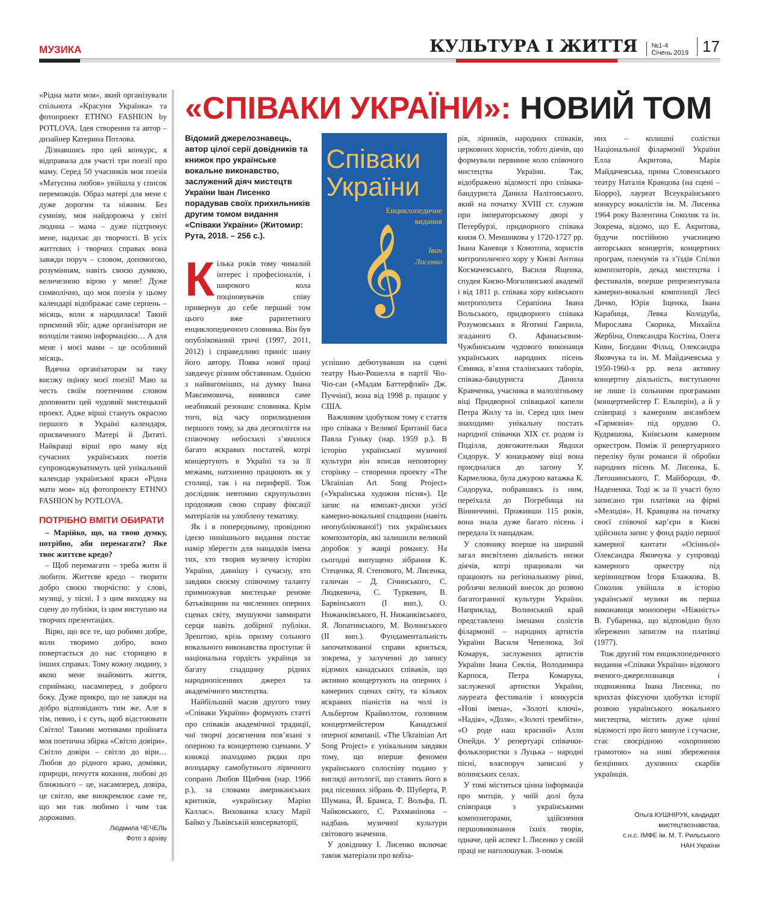МУЗИКА
КУЛЬТУРА І ЖИТТЯ
№1-4
Січень 2019
17
«Рідна мати моя», який організували спільнота «Красуня Українка» та фотопроект ETHNO FASHION by POTLOVA. Ідея створення та автор – дизайнер Катерина Потлова.
Дізнавшись про цей конкурс, я відправила для участі три поезії про маму. Серед 50 учасників моя поезія «Матусина любов» увійшла у список переможців. Образ матері для мене є дуже дорогим та ніжним. Без сумніву, моя найдорожча у світі людина – мама – дуже підтримує мене, надихає до творчості. В усіх життєвих і творчих справах вона завжди поруч – словом, допомогою, розумінням, навіть своєю думкою, величезною вірою у мене! Дуже символічно, що моя поезія у цьому календарі відображає саме серпень – місяць, коли я народилася! Такий приємний збіг, адже організатори не володіли такою інформацією… А для мене і моєї мами – це особливий місяць.
Вдячна організаторам за таку високу оцінку моєї поезії! Маю за честь своїм поетичним словом доповнити цей чудовий мистецький проект. Адже вірші стануть окрасою першого в Україні календаря, присвяченого Матері й Дитяті. Найкращі вірші про маму від сучасних українських поетів супроводжуватимуть цей унікальний календар української краси «Рідна мати моя» від фотопроекту ETHNO FASHION by POTLOVA.
ПОТРІБНО ВМІТИ ОБИРАТИ
– Марійко, що, на твою думку, потрібно, аби перемагати? Яке твоє життєве кредо?
– Щоб перемагати – треба жити й любити. Життєве кредо – творити добро своєю творчістю: у слові, музиці, у пісні. І з цим виходжу на сцену до публіки, із цим виступаю на творчих презентаціях.
Вірю, що все те, що робимо добре, коли творимо добро, воно повертається до нас сторицею в інших справах. Тому кожну людину, з якою мене знайомить життя, сприймаю, насамперед, з доброго боку. Дуже прикро, що не завжди на добро відповідають тим же. Але в тім, певно, і є суть, щоб відстоювати Світло! Такими мотивами пройнята моя поетична збірка «Світло довіри». Світло довіри – світло до віри… Любов до рідного краю, домівки, природи, почуття кохання, любові до ближнього – це, насамперед, довіра, це світло, яке виокремлює саме те, що ми так любимо і чим так дорожимо.
Людмила ЧЕЧЕЛЬ
Фото з архіву
«СПІВАКИ УКРАЇНИ»: НОВИЙ ТОМ
Відомий джерелознавець, автор цілої серії довідників та книжок про українське вокальне виконавство, заслужений діяч мистецтв України Іван Лисенко порадував своїх прихильників другим томом видання «Співаки України» (Житомир: Рута, 2018. – 256 с.).
Кілька років тому чималий інтерес і професіоналів, і широкого кола поціновувачів співу привернув до себе перший том цього вже раритетного енциклопедичного словника. Він був опублікований тричі (1997, 2011, 2012) і справедливо приніс шану його автору. Поява нової праці завдячує різним обставинам. Однією з найвагоміших, на думку Івана Максимовича, виявився саме неабиякий резонанс словника. Крім того, від часу оприлюднення першого тому, за два десятиліття на співочому небосхилі з’явилося багато яскравих постатей, котрі концертують в Україні та за її межами, натхненно працюють як у столиці, так і на периферії. Тож дослідник невтомно скрупульозно продовжив свою справу фіксації матеріалів на улюблену тематику.
Як і в попередньому, провідною ідеєю нинішнього видання постає намір зберегти для нащадків імена тих, хто творив музичну історію України, давнішу і сучасну, хто завдяки своєму співочому таланту примножував мистецьке реноме батьківщини на численних оперних сценах світу, змушуючи завмирати серця навіть добірної публіки. Зрештою, крізь призму сольного вокального виконавства проступає й національна гордість українця за багату спадщину рідних народнопісенних джерел та академічного мистецтва.
Найбільший масив другого тому «Співаки України» формують статті про співаків академічної традиції, чиї творчі досягнення пов’язані з оперною та концертною сценами. У книжці знаходимо рядки про володарку самобутнього ліричного сопрано Любов Щибчик (нар. 1966 р.), за словами американських критиків, «українську Марію Каллас». Вихованка класу Марії Байко у Львівській консерваторії,
Співаки
України
Енциклопедичне
видання
Іван
Лисенко
𝄞
успішно дебютувавши на сцені театру Нью-Рошелла в партії Чіо-Чіо-сан («Мадам Баттерфляй» Дж. Пуччіні), вона від 1998 р. працює у США.
Важливим здобутком тому є стаття про співака з Великої Британії баса Павла Гуньку (нар. 1959 р.). В історію української музичної культури він вписав неповторну сторінку – створення проекту «The Ukrainian Art Song Project» («Українська художня пісня»). Це запис на компакт-диски усієї камерно-вокальної спадщини (навіть неопублікованої!) тих українських композиторів, які залишили великий доробок у жанрі романсу. На сьогодні випущено зібрання К. Стеценка, Я. Степового, М. Лисенка, галичан – Д. Січинського, С. Людкевича, С. Туркевич, В. Барвінського (І вип.), О. Нижанківського, Н. Нижанківського, Я. Лопатинського, М. Волинського (ІІ вип.). Фундаментальність започаткованої справи криється, зокрема, у залученні до запису відомих канадських співаків, що активно концертують на оперних і камерних сценах світу, та кількох яскравих піаністів на чолі із Альбертом Крайволтом, головним концертмейстером Канадської оперної компанії. «The Ukrainian Art Song Project» є унікальним завдяки тому, що вперше феномен українського солоспіву подано у вигляді антології, що ставить його в ряд пісенних зібрань Ф. Шуберта, Р. Шумана, Й. Брамса, Г. Вольфа, П. Чайковського, С. Рахманінова – надбань музичної культури світового значення.
У довіднику І. Лисенко включає також матеріали про кобза-
рів, лірників, народних співаків, церковних хористів, тобто діячів, що формували первинне коло співочого мистецтва України. Так, відображено відомості про співака-бандуриста Данила Налітовського, який на початку XVIII ст. служив при імператорському дворі у Петербурзі, придворного співака князя О. Меншикова у 1720-1727 рр. Івана Каневця з Конотопа, хористів митрополичого хору у Києві Антона Космачевського, Василя Ященка, спудея Києво-Могилянської академії і від 1811 р. співака хору київського митрополита Серапіона Івана Вольського, придворного співака Розумовських в Яготині Гаврила, згаданого О. Афанасьєвим-Чужбинським чудового виконавця українських народних пісень Євмика, в’язня сталінських таборів, співака-бандуриста Данила Кравченка, учасника в малолітньому віці Придворної співацької капели Петра Жилу та ін. Серед цих імен знаходимо унікальну постать народної співачки XIX ст. родом із Поділля, довгожительки Явдохи Сидорук. У юнацькому віці вона приєдналася до загону У. Кармелюка, була джурою ватажка К. Сидорука, побравшись із ним, переїхала до Погребища на Вінниччині. Проживши 115 років, вона знала дуже багато пісень і передала їх нащадкам.
У словнику вперше на ширший загал висвітлено діяльність низки діячів, котрі працювали чи працюють на регіональному рівні, роблячи великий внесок до розвою багатогранної культури України. Наприклад, Волинський край представлено іменами солістів філармонії – народних артистів України Василя Чепелюка, Зої Комарук, заслужених артистів України Івана Секлія, Володимира Карпося, Петра Комарука, заслуженої артистки України, лауреата фестивалів і конкурсів «Нові імена», «Золоті ключі», «Надія», «Доля», «Золоті трембіти», «О роде наш красний» Алли Опейди. У репертуарі співачки-фольклористки з Луцька – народні пісні, власноруч записані у волинських селах.
У томі міститься цінна інформація про митців, у чиїй долі була співпраця з українськими композиторами, здійснення першовиконання їхніх творів, одначе, цей аспект І. Лисенко у своїй праці не наголошував. З-поміж
них – колишні солістки Національної філармонії України Елла Акритова, Марія Майдачевська, прима Словенського театру Наталія Кравцова (на сцені – Біорро), лауреат Всеукраїнського конкурсу вокалістів ім. М. Лисенка 1964 року Валентина Соколик та ін. Зокрема, відомо, що Е. Акритова, будучи постійною учасницею авторських концертів, концертних програм, пленумів та з’їздів Спілки композиторів, декад мистецтва і фестивалів, вперше репрезентувала камерно-вокальні композиції Лесі Дичко, Юрія Іщенка, Івана Карабиця, Левка Колодуба, Мирослава Скорика, Михайла Жербіна, Олександра Костіна, Олега Киви, Богдани Фільц, Олександра Яковчука та ін. М. Майдачевська у 1950-1960-х рр. вела активну концертну діяльність, виступаючи не лише із сольними програмами (концертмейстер Г. Ельперін), а й у співпраці з камерним ансамблем «Гармонія» під орудою О. Кудряшова, Київським камерним оркестром. Поміж її репертуарного переліку були романси й обробки народних пісень М. Лисенка, Б. Лятошинського, Г. Майбороди, Ф. Надененка. Тоді ж за її участі було записано три платівки на фірмі «Мелодія». Н. Кравцова на початку своєї співочої кар’єри в Києві здійснила запис у фонд радіо першої камерної кантати «Осінньої» Олександра Яковчука у супроводі камерного оркестру під керівництвом Ігоря Блажкова. В. Соколик увійшла в історію української музики як перша виконавиця моноопери «Ніжність» В. Губаренка, що відповідно було збережено записом на платівці (1977).
Тож другий том енциклопедичного видання «Співаки України» відомого вченого-джерелознавця і подвижника Івана Лисенка, по крихтах фіксуючи здобутки історії розвою українського вокального мистецтва, містить дуже цінні відомості про його минуле і сучасне, стає своєрідною «охоронною грамотою» на ниві збереження безцінних духовних скарбів українців.
Ольга КУШНІРУК, кандидат мистецтвознавства,
с.н.с. ІМФЕ ім. М. Т. Рильського
НАН України